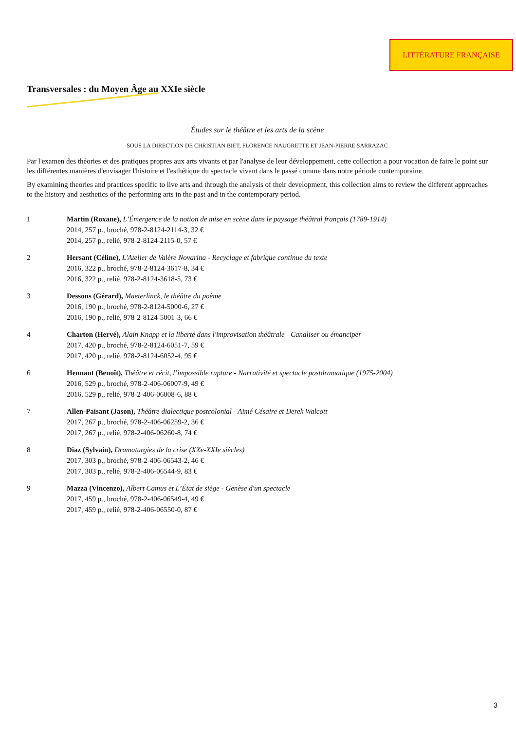LITTÉRATURE FRANÇAISE
Transversales : du Moyen Âge au XXIe siècle
Études sur le théâtre et les arts de la scène
SOUS LA DIRECTION DE CHRISTIAN BIET, FLORENCE NAUGRETTE ET JEAN-PIERRE SARRAZAC
Par l'examen des théories et des pratiques propres aux arts vivants et par l'analyse de leur développement, cette collection a pour vocation de faire le point sur les différentes manières d'envisager l'histoire et l'esthétique du spectacle vivant dans le passé comme dans notre période contemporaine.
By examining theories and practices specific to live arts and through the analysis of their development, this collection aims to review the different approaches to the history and aesthetics of the performing arts in the past and in the contemporary period.
1 Martin (Roxane), L’Émergence de la notion de mise en scène dans le paysage théâtral français (1789-1914)
2014, 257 p., broché, 978-2-8124-2114-3, 32 €
2014, 257 p., relié, 978-2-8124-2115-0, 57 €
2 Hersant (Céline), L'Atelier de Valère Novarina - Recyclage et fabrique continue du texte
2016, 322 p., broché, 978-2-8124-3617-8, 34 €
2016, 322 p., relié, 978-2-8124-3618-5, 73 €
3 Dessons (Gérard), Maeterlinck, le théâtre du poème
2016, 190 p., broché, 978-2-8124-5000-6, 27 €
2016, 190 p., relié, 978-2-8124-5001-3, 66 €
4 Charton (Hervé), Alain Knapp et la liberté dans l'improvisation théâtrale - Canaliser ou émanciper
2017, 420 p., broché, 978-2-8124-6051-7, 59 €
2017, 420 p., relié, 978-2-8124-6052-4, 95 €
6 Hennaut (Benoît), Théâtre et récit, l’impossible rupture - Narrativité et spectacle postdramatique (1975-2004)
2016, 529 p., broché, 978-2-406-06007-9, 49 €
2016, 529 p., relié, 978-2-406-06008-6, 88 €
7 Allen-Paisant (Jason), Théâtre dialectique postcolonial - Aimé Césaire et Derek Walcott
2017, 267 p., broché, 978-2-406-06259-2, 36 €
2017, 267 p., relié, 978-2-406-06260-8, 74 €
8 Diaz (Sylvain), Dramaturgies de la crise (XXe-XXIe siècles)
2017, 303 p., broché, 978-2-406-06543-2, 46 €
2017, 303 p., relié, 978-2-406-06544-9, 83 €
9 Mazza (Vincenzo), Albert Camus et L’État de siège - Genèse d'un spectacle
2017, 459 p., broché, 978-2-406-06549-4, 49 €
2017, 459 p., relié, 978-2-406-06550-0, 87 €
3